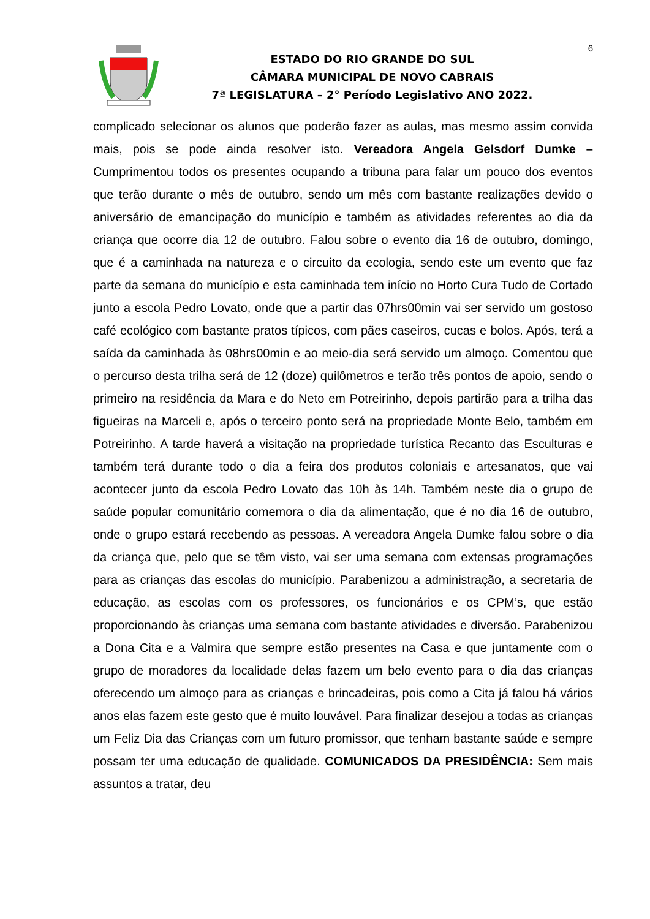6
ESTADO DO RIO GRANDE DO SUL
CÂMARA MUNICIPAL DE NOVO CABRAIS
7ª LEGISLATURA – 2° Período Legislativo ANO 2022.
complicado selecionar os alunos que poderão fazer as aulas, mas mesmo assim convida mais, pois se pode ainda resolver isto. Vereadora Angela Gelsdorf Dumke – Cumprimentou todos os presentes ocupando a tribuna para falar um pouco dos eventos que terão durante o mês de outubro, sendo um mês com bastante realizações devido o aniversário de emancipação do município e também as atividades referentes ao dia da criança que ocorre dia 12 de outubro. Falou sobre o evento dia 16 de outubro, domingo, que é a caminhada na natureza e o circuito da ecologia, sendo este um evento que faz parte da semana do município e esta caminhada tem início no Horto Cura Tudo de Cortado junto a escola Pedro Lovato, onde que a partir das 07hrs00min vai ser servido um gostoso café ecológico com bastante pratos típicos, com pães caseiros, cucas e bolos. Após, terá a saída da caminhada às 08hrs00min e ao meio-dia será servido um almoço. Comentou que o percurso desta trilha será de 12 (doze) quilômetros e terão três pontos de apoio, sendo o primeiro na residência da Mara e do Neto em Potreirinho, depois partirão para a trilha das figueiras na Marceli e, após o terceiro ponto será na propriedade Monte Belo, também em Potreirinho. A tarde haverá a visitação na propriedade turística Recanto das Esculturas e também terá durante todo o dia a feira dos produtos coloniais e artesanatos, que vai acontecer junto da escola Pedro Lovato das 10h às 14h. Também neste dia o grupo de saúde popular comunitário comemora o dia da alimentação, que é no dia 16 de outubro, onde o grupo estará recebendo as pessoas. A vereadora Angela Dumke falou sobre o dia da criança que, pelo que se têm visto, vai ser uma semana com extensas programações para as crianças das escolas do município. Parabenizou a administração, a secretaria de educação, as escolas com os professores, os funcionários e os CPM’s, que estão proporcionando às crianças uma semana com bastante atividades e diversão. Parabenizou a Dona Cita e a Valmira que sempre estão presentes na Casa e que juntamente com o grupo de moradores da localidade delas fazem um belo evento para o dia das crianças oferecendo um almoço para as crianças e brincadeiras, pois como a Cita já falou há vários anos elas fazem este gesto que é muito louvável. Para finalizar desejou a todas as crianças um Feliz Dia das Crianças com um futuro promissor, que tenham bastante saúde e sempre possam ter uma educação de qualidade. COMUNICADOS DA PRESIDÊNCIA: Sem mais assuntos a tratar, deu